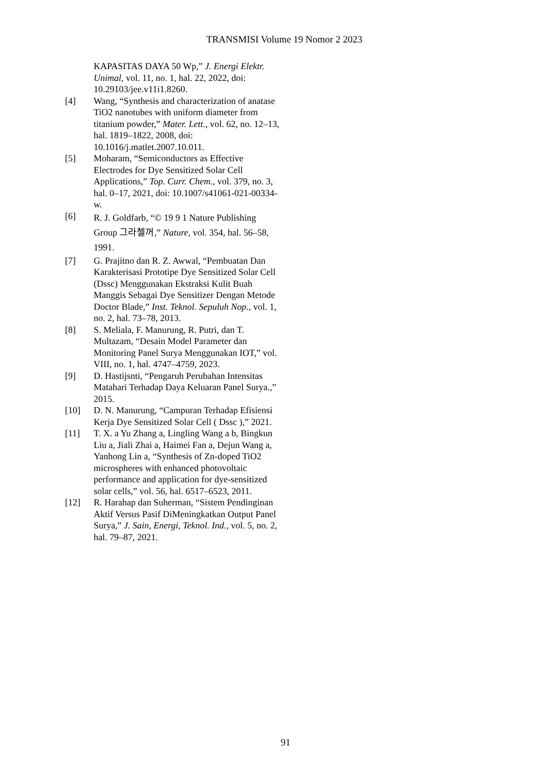TRANSMISI Volume 19 Nomor 2 2023
KAPASITAS DAYA 50 Wp,” J. Energi Elektr. Unimal, vol. 11, no. 1, hal. 22, 2022, doi: 10.29103/jee.v11i1.8260.
[4] Wang, “Synthesis and characterization of anatase TiO2 nanotubes with uniform diameter from titanium powder,” Mater. Lett., vol. 62, no. 12–13, hal. 1819–1822, 2008, doi: 10.1016/j.matlet.2007.10.011.
[5] Moharam, “Semiconductors as Effective Electrodes for Dye Sensitized Solar Cell Applications,” Top. Curr. Chem., vol. 379, no. 3, hal. 0–17, 2021, doi: 10.1007/s41061-021-00334-w.
[6]
R. J. Goldfarb, “© 19 9 1 Nature Publishing Group 그라첼꺼,” Nature, vol. 354, hal. 56–58, 1991.
[7] G. Prajitno dan R. Z. Awwal, “Pembuatan Dan Karakterisasi Prototipe Dye Sensitized Solar Cell (Dssc) Menggunakan Ekstraksi Kulit Buah Manggis Sebagai Dye Sensitizer Dengan Metode Doctor Blade,” Inst. Teknol. Sepuluh Nop., vol. 1, no. 2, hal. 73–78, 2013.
[8] S. Meliala, F. Manurung, R. Putri, dan T. Multazam, “Desain Model Parameter dan Monitoring Panel Surya Menggunakan IOT,” vol. VIII, no. 1, hal. 4747–4759, 2023.
[9] D. Hastijsnti, “Pengaruh Perubahan Intensitas Matahari Terhadap Daya Keluaran Panel Surya.,” 2015.
[10] D. N. Manurung, “Campuran Terhadap Efisiensi Kerja Dye Sensitized Solar Cell ( Dssc ),” 2021.
[11] T. X. a Yu Zhang a, Lingling Wang a b, Bingkun Liu a, Jiali Zhai a, Haimei Fan a, Dejun Wang a, Yanhong Lin a, “Synthesis of Zn-doped TiO2 microspheres with enhanced photovoltaic performance and application for dye-sensitized solar cells,” vol. 56, hal. 6517–6523, 2011.
[12] R. Harahap dan Suherman, “Sistem Pendinginan Aktif Versus Pasif DiMeningkatkan Output Panel Surya,” J. Sain, Energi, Teknol. Ind., vol. 5, no. 2, hal. 79–87, 2021.
91